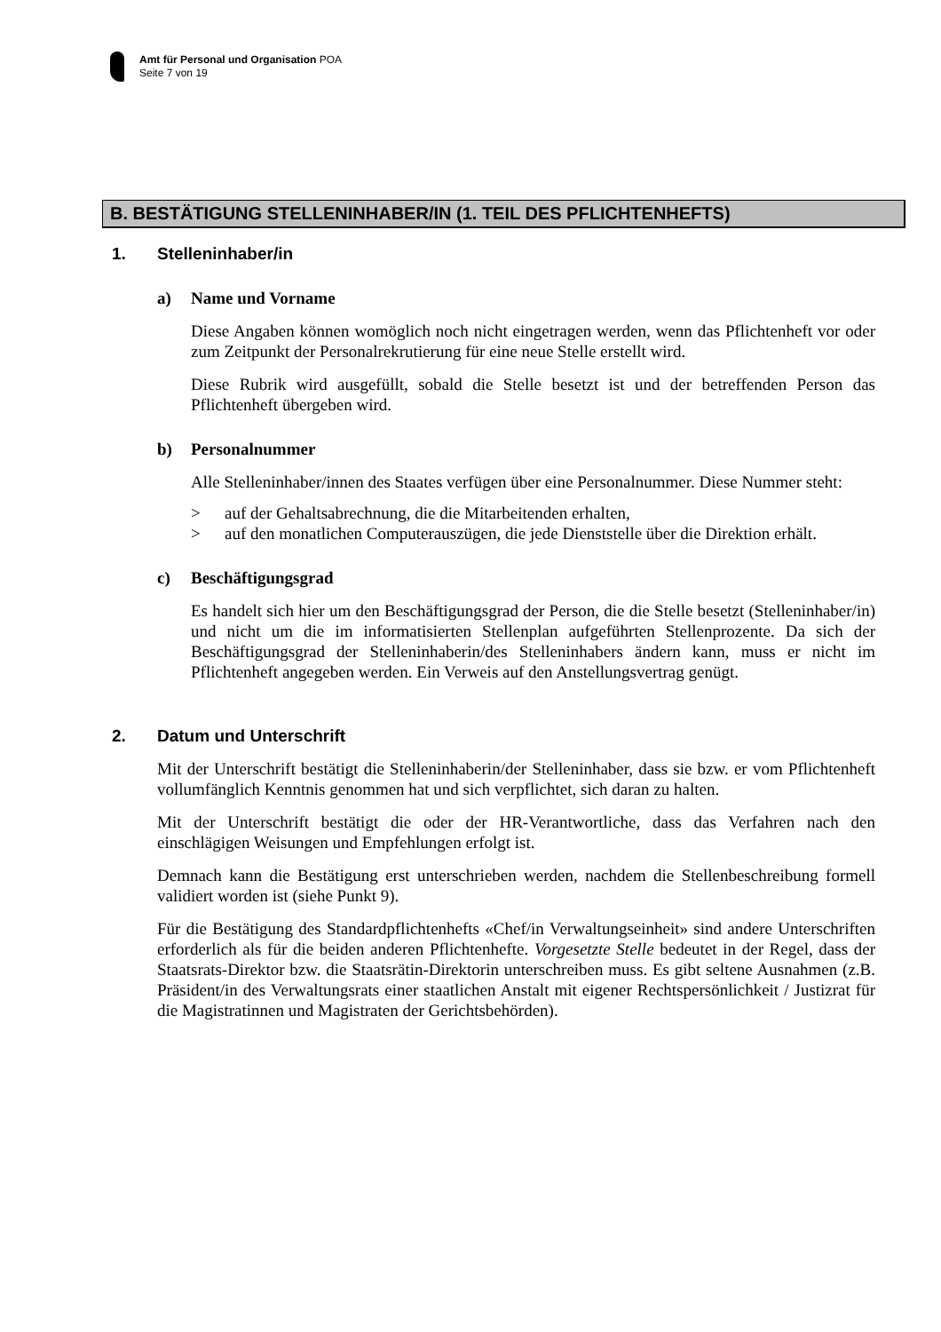Amt für Personal und Organisation POA
Seite 7 von 19
B. BESTÄTIGUNG STELLENINHABER/IN (1. TEIL DES PFLICHTENHEFTS)
1. Stelleninhaber/in
a) Name und Vorname
Diese Angaben können womöglich noch nicht eingetragen werden, wenn das Pflichtenheft vor oder zum Zeitpunkt der Personalrekrutierung für eine neue Stelle erstellt wird.
Diese Rubrik wird ausgefüllt, sobald die Stelle besetzt ist und der betreffenden Person das Pflichtenheft übergeben wird.
b) Personalnummer
Alle Stelleninhaber/innen des Staates verfügen über eine Personalnummer. Diese Nummer steht:
> auf der Gehaltsabrechnung, die die Mitarbeitenden erhalten,
> auf den monatlichen Computerauszügen, die jede Dienststelle über die Direktion erhält.
c) Beschäftigungsgrad
Es handelt sich hier um den Beschäftigungsgrad der Person, die die Stelle besetzt (Stelleninhaber/in) und nicht um die im informatisierten Stellenplan aufgeführten Stellenprozente. Da sich der Beschäftigungsgrad der Stelleninhaberin/des Stelleninhabers ändern kann, muss er nicht im Pflichtenheft angegeben werden. Ein Verweis auf den Anstellungsvertrag genügt.
2. Datum und Unterschrift
Mit der Unterschrift bestätigt die Stelleninhaberin/der Stelleninhaber, dass sie bzw. er vom Pflichtenheft vollumfänglich Kenntnis genommen hat und sich verpflichtet, sich daran zu halten.
Mit der Unterschrift bestätigt die oder der HR-Verantwortliche, dass das Verfahren nach den einschlägigen Weisungen und Empfehlungen erfolgt ist.
Demnach kann die Bestätigung erst unterschrieben werden, nachdem die Stellenbeschreibung formell validiert worden ist (siehe Punkt 9).
Für die Bestätigung des Standardpflichtenhefts «Chef/in Verwaltungseinheit» sind andere Unterschriften erforderlich als für die beiden anderen Pflichtenhefte. Vorgesetzte Stelle bedeutet in der Regel, dass der Staatsrats-Direktor bzw. die Staatsrätin-Direktorin unter­schreiben muss. Es gibt seltene Ausnahmen (z.B. Präsident/in des Verwaltungsrats einer staatlichen Anstalt mit eigener Rechtspersönlichkeit / Justizrat für die Magistratinnen und Magistraten der Gerichtsbehörden).